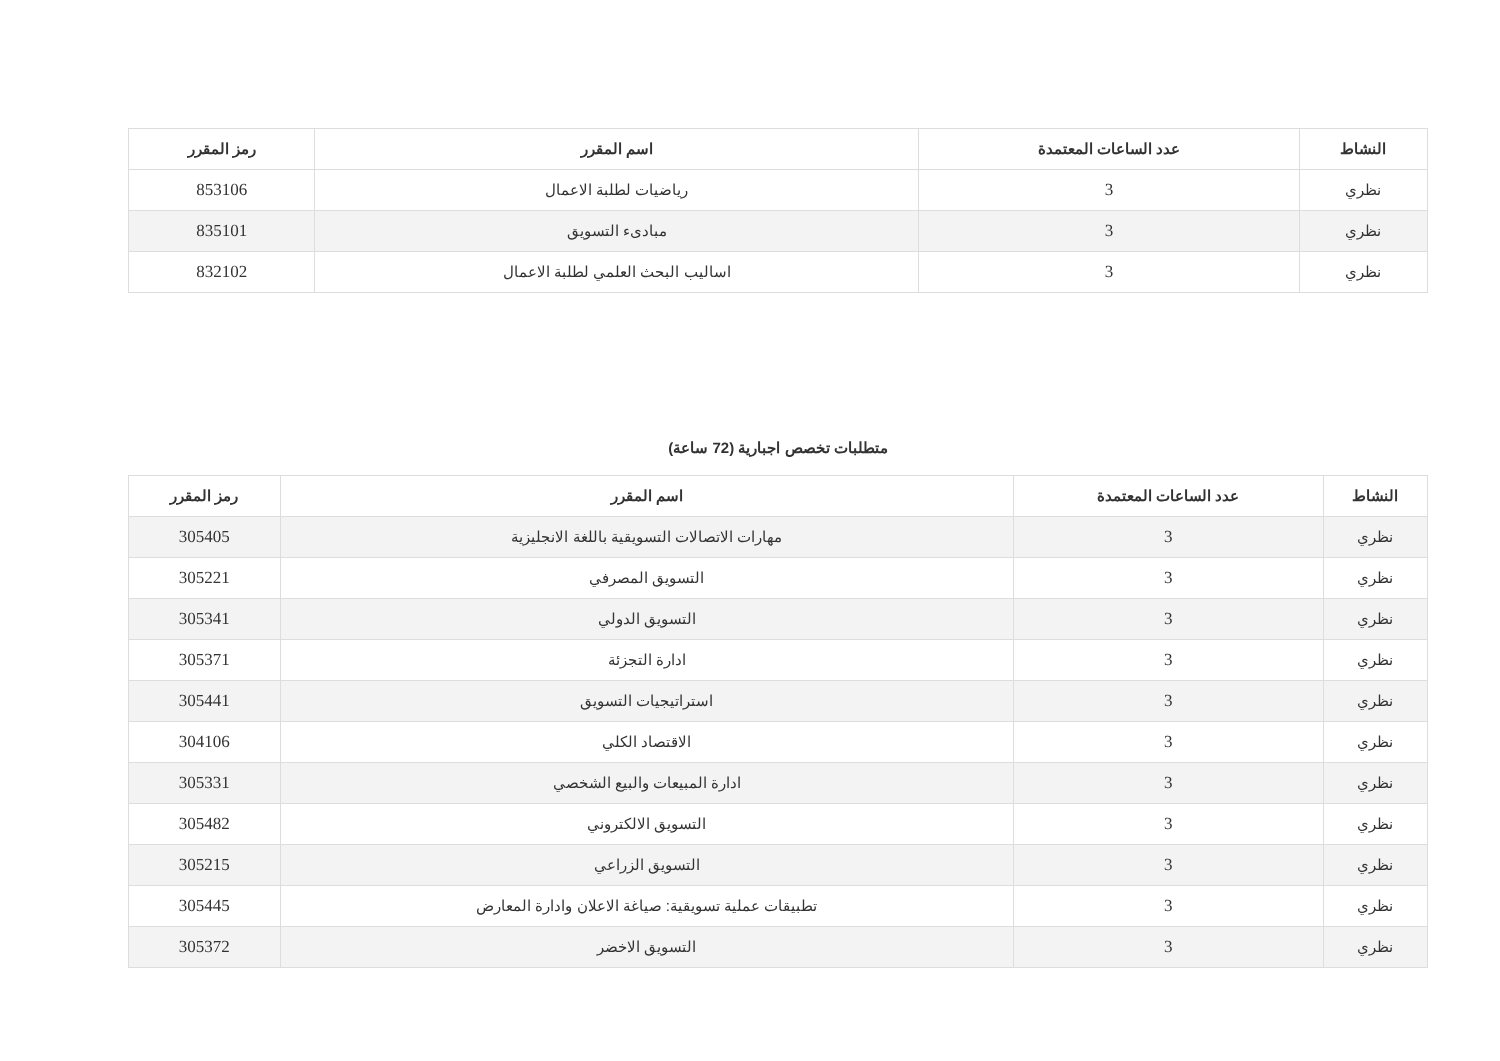| النشاط | عدد الساعات المعتمدة | اسم المقرر | رمز المقرر |
| --- | --- | --- | --- |
| نظري | 3 | رياضيات لطلبة الاعمال | 853106 |
| نظري | 3 | مبادىء التسويق | 835101 |
| نظري | 3 | اساليب البحث العلمي لطلبة الاعمال | 832102 |
متطلبات تخصص اجبارية (72 ساعة)
| النشاط | عدد الساعات المعتمدة | اسم المقرر | رمز المقرر |
| --- | --- | --- | --- |
| نظري | 3 | مهارات الاتصالات التسويقية باللغة الانجليزية | 305405 |
| نظري | 3 | التسويق المصرفي | 305221 |
| نظري | 3 | التسويق الدولي | 305341 |
| نظري | 3 | ادارة التجزئة | 305371 |
| نظري | 3 | استراتيجيات التسويق | 305441 |
| نظري | 3 | الاقتصاد الكلي | 304106 |
| نظري | 3 | ادارة المبيعات والبيع الشخصي | 305331 |
| نظري | 3 | التسويق الالكتروني | 305482 |
| نظري | 3 | التسويق الزراعي | 305215 |
| نظري | 3 | تطبيقات عملية تسويقية: صياغة الاعلان وادارة المعارض | 305445 |
| نظري | 3 | التسويق الاخضر | 305372 |